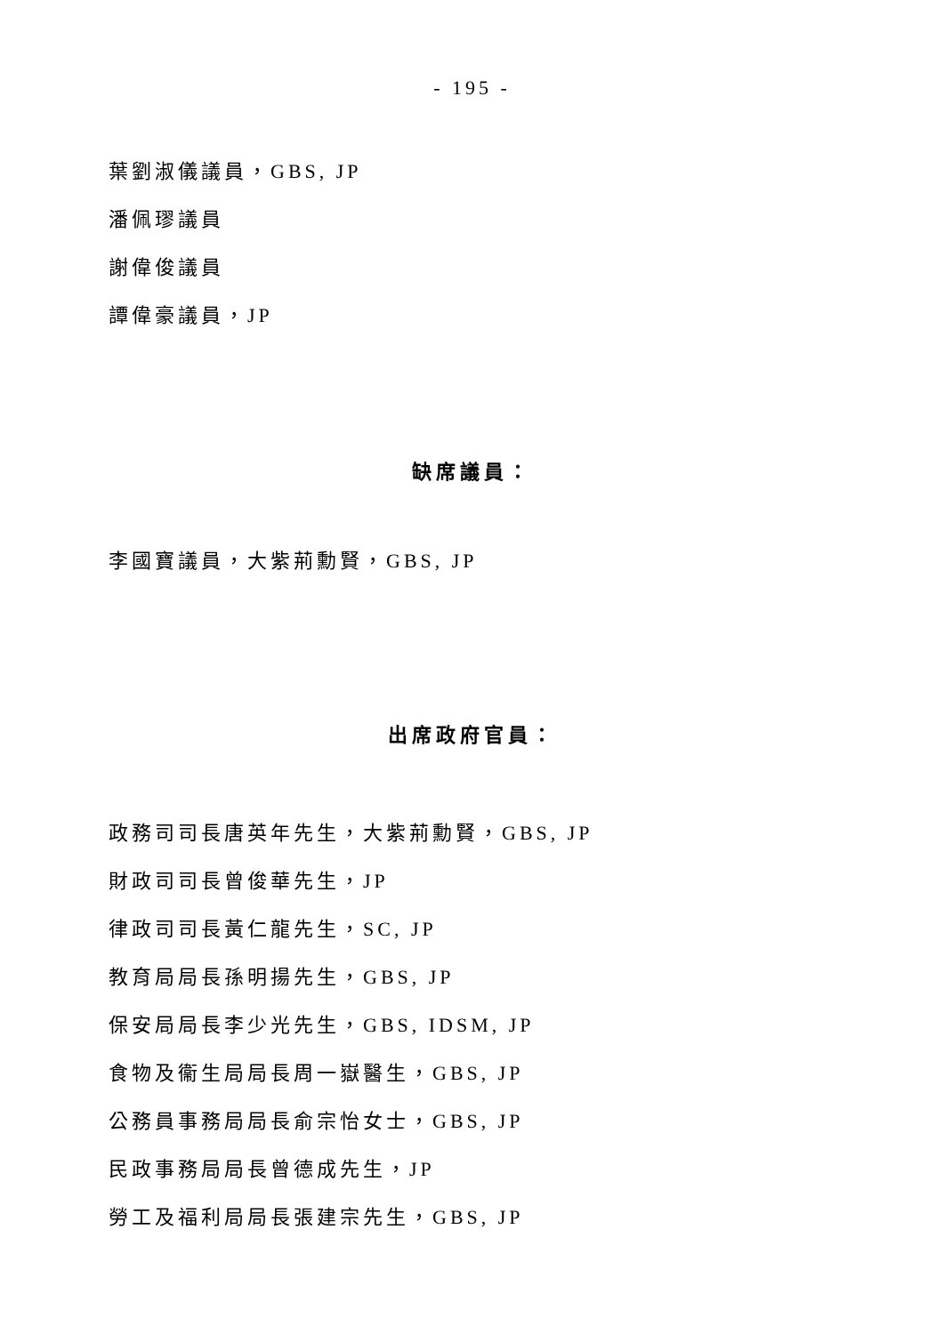- 195 -
葉劉淑儀議員，GBS, JP
潘佩璆議員
謝偉俊議員
譚偉豪議員，JP
缺席議員：
李國寶議員，大紫荊勳賢，GBS, JP
出席政府官員：
政務司司長唐英年先生，大紫荊勳賢，GBS, JP
財政司司長曾俊華先生，JP
律政司司長黃仁龍先生，SC, JP
教育局局長孫明揚先生，GBS, JP
保安局局長李少光先生，GBS, IDSM, JP
食物及衞生局局長周一嶽醫生，GBS, JP
公務員事務局局長俞宗怡女士，GBS, JP
民政事務局局長曾德成先生，JP
勞工及福利局局長張建宗先生，GBS, JP